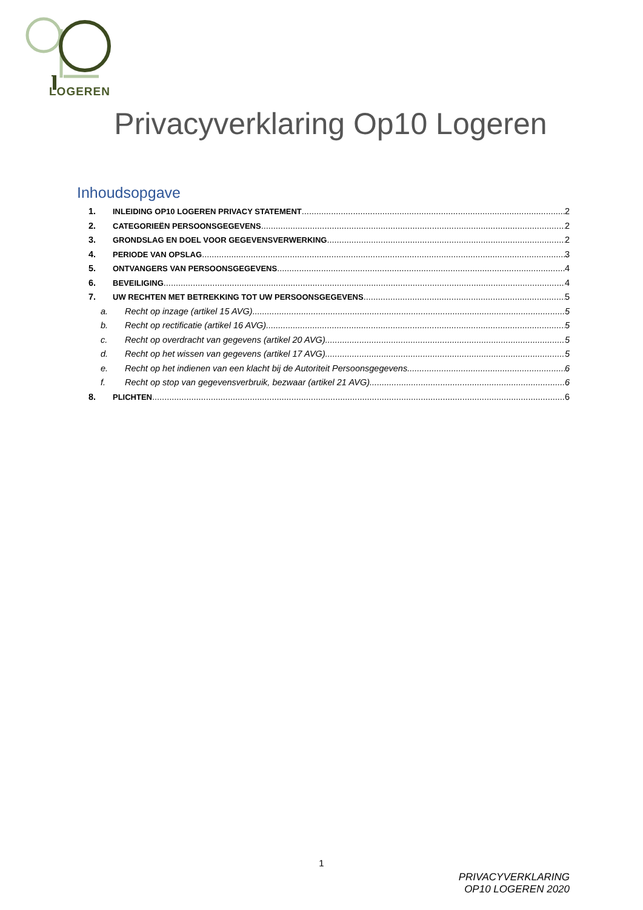LOGEREN
Privacyverklaring Op10 Logeren
Inhoudsopgave
1. INLEIDING OP10 LOGEREN PRIVACY STATEMENT 2
2. CATEGORIEËN PERSOONSGEGEVENS 2
3. GRONDSLAG EN DOEL VOOR GEGEVENSVERWERKING 2
4. PERIODE VAN OPSLAG 3
5. ONTVANGERS VAN PERSOONSGEGEVENS 4
6. BEVEILIGING 4
7. UW RECHTEN MET BETREKKING TOT UW PERSOONSGEGEVENS 5
a. Recht op inzage (artikel 15 AVG) 5
b. Recht op rectificatie (artikel 16 AVG) 5
c. Recht op overdracht van gegevens (artikel 20 AVG) 5
d. Recht op het wissen van gegevens (artikel 17 AVG) 5
e. Recht op het indienen van een klacht bij de Autoriteit Persoonsgegevens 6
f. Recht op stop van gegevensverbruik, bezwaar (artikel 21 AVG) 6
8. PLICHTEN 6
1
PRIVACYVERKLARING
OP10 LOGEREN 2020